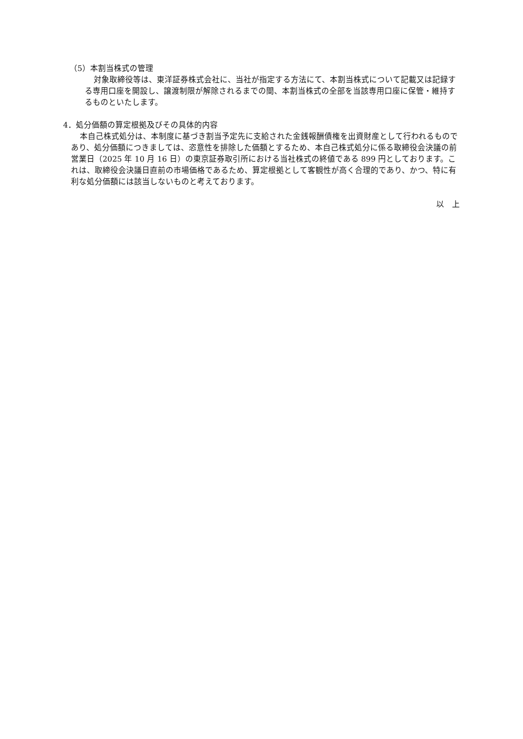（5）本割当株式の管理
対象取締役等は、東洋証券株式会社に、当社が指定する方法にて、本割当株式について記載又は記録する専用口座を開設し、譲渡制限が解除されるまでの間、本割当株式の全部を当該専用口座に保管・維持するものといたします。
4．処分価額の算定根拠及びその具体的内容
本自己株式処分は、本制度に基づき割当予定先に支給された金銭報酬債権を出資財産として行われるものであり、処分価額につきましては、恣意性を排除した価額とするため、本自己株式処分に係る取締役会決議の前営業日（2025 年 10 月 16 日）の東京証券取引所における当社株式の終値である 899 円としております。これは、取締役会決議日直前の市場価格であるため、算定根拠として客観性が高く合理的であり、かつ、特に有利な処分価額には該当しないものと考えております。
以　上